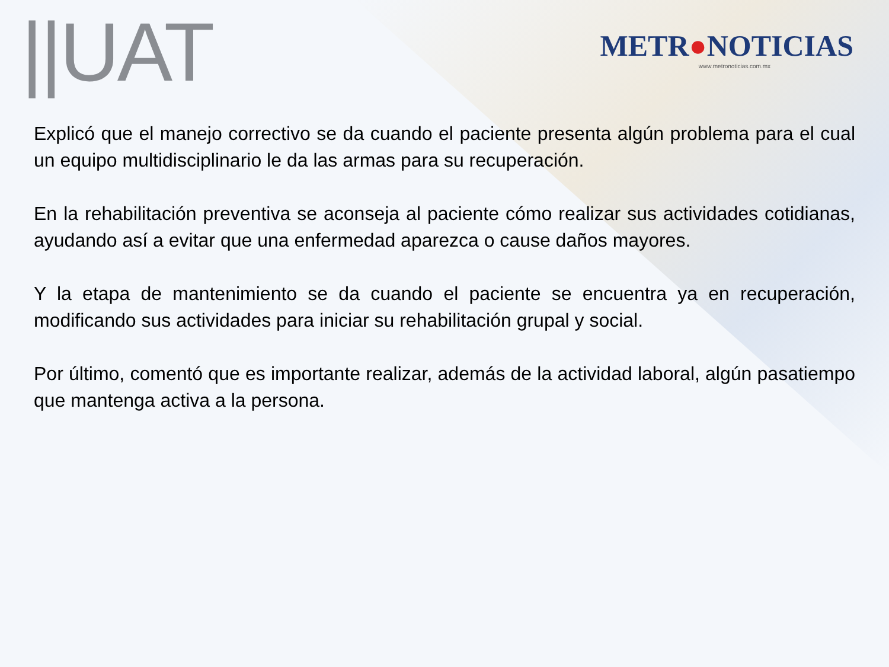||UAT
METR●NOTICIAS
www.metronoticias.com.mx
Explicó que el manejo correctivo se da cuando el paciente presenta algún problema para el cual un equipo multidisciplinario le da las armas para su recuperación.
En la rehabilitación preventiva se aconseja al paciente cómo realizar sus actividades cotidianas, ayudando así a evitar que una enfermedad aparezca o cause daños mayores.
Y la etapa de mantenimiento se da cuando el paciente se encuentra ya en recuperación, modificando sus actividades para iniciar su rehabilitación grupal y social.
Por último, comentó que es importante realizar, además de la actividad laboral, algún pasatiempo que mantenga activa a la persona.